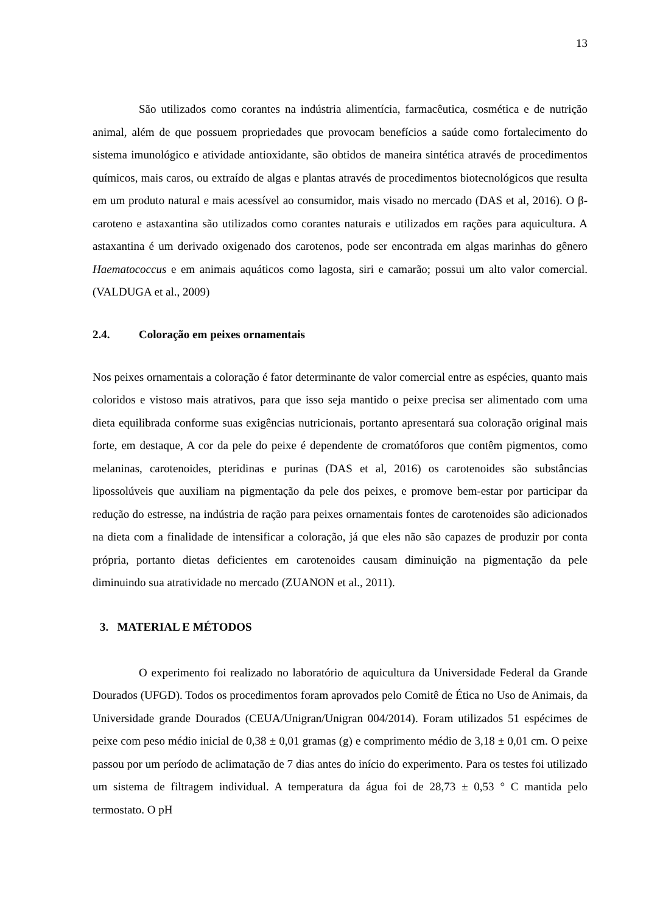13
São utilizados como corantes na indústria alimentícia, farmacêutica, cosmética e de nutrição animal, além de que possuem propriedades que provocam benefícios a saúde como fortalecimento do sistema imunológico e atividade antioxidante, são obtidos de maneira sintética através de procedimentos químicos, mais caros, ou extraído de algas e plantas através de procedimentos biotecnológicos que resulta em um produto natural e mais acessível ao consumidor, mais visado no mercado (DAS et al, 2016). O β-caroteno e astaxantina são utilizados como corantes naturais e utilizados em rações para aquicultura. A astaxantina é um derivado oxigenado dos carotenos, pode ser encontrada em algas marinhas do gênero Haematococcus e em animais aquáticos como lagosta, siri e camarão; possui um alto valor comercial.(VALDUGA et al., 2009)
2.4. Coloração em peixes ornamentais
Nos peixes ornamentais a coloração é fator determinante de valor comercial entre as espécies, quanto mais coloridos e vistoso mais atrativos, para que isso seja mantido o peixe precisa ser alimentado com uma dieta equilibrada conforme suas exigências nutricionais, portanto apresentará sua coloração original mais forte, em destaque, A cor da pele do peixe é dependente de cromatóforos que contêm pigmentos, como melaninas, carotenoides, pteridinas e purinas (DAS et al, 2016) os carotenoides são substâncias lipossolúveis que auxiliam na pigmentação da pele dos peixes, e promove bem-estar por participar da redução do estresse, na indústria de ração para peixes ornamentais fontes de carotenoides são adicionados na dieta com a finalidade de intensificar a coloração, já que eles não são capazes de produzir por conta própria, portanto dietas deficientes em carotenoides causam diminuição na pigmentação da pele diminuindo sua atratividade no mercado (ZUANON et al., 2011).
3. MATERIAL E MÉTODOS
O experimento foi realizado no laboratório de aquicultura da Universidade Federal da Grande Dourados (UFGD). Todos os procedimentos foram aprovados pelo Comitê de Ética no Uso de Animais, da Universidade grande Dourados (CEUA/Unigran/Unigran 004/2014). Foram utilizados 51 espécimes de peixe com peso médio inicial de 0,38 ± 0,01 gramas (g) e comprimento médio de 3,18 ± 0,01 cm. O peixe passou por um período de aclimatação de 7 dias antes do início do experimento. Para os testes foi utilizado um sistema de filtragem individual. A temperatura da água foi de 28,73 ± 0,53 ° C mantida pelo termostato. O pH